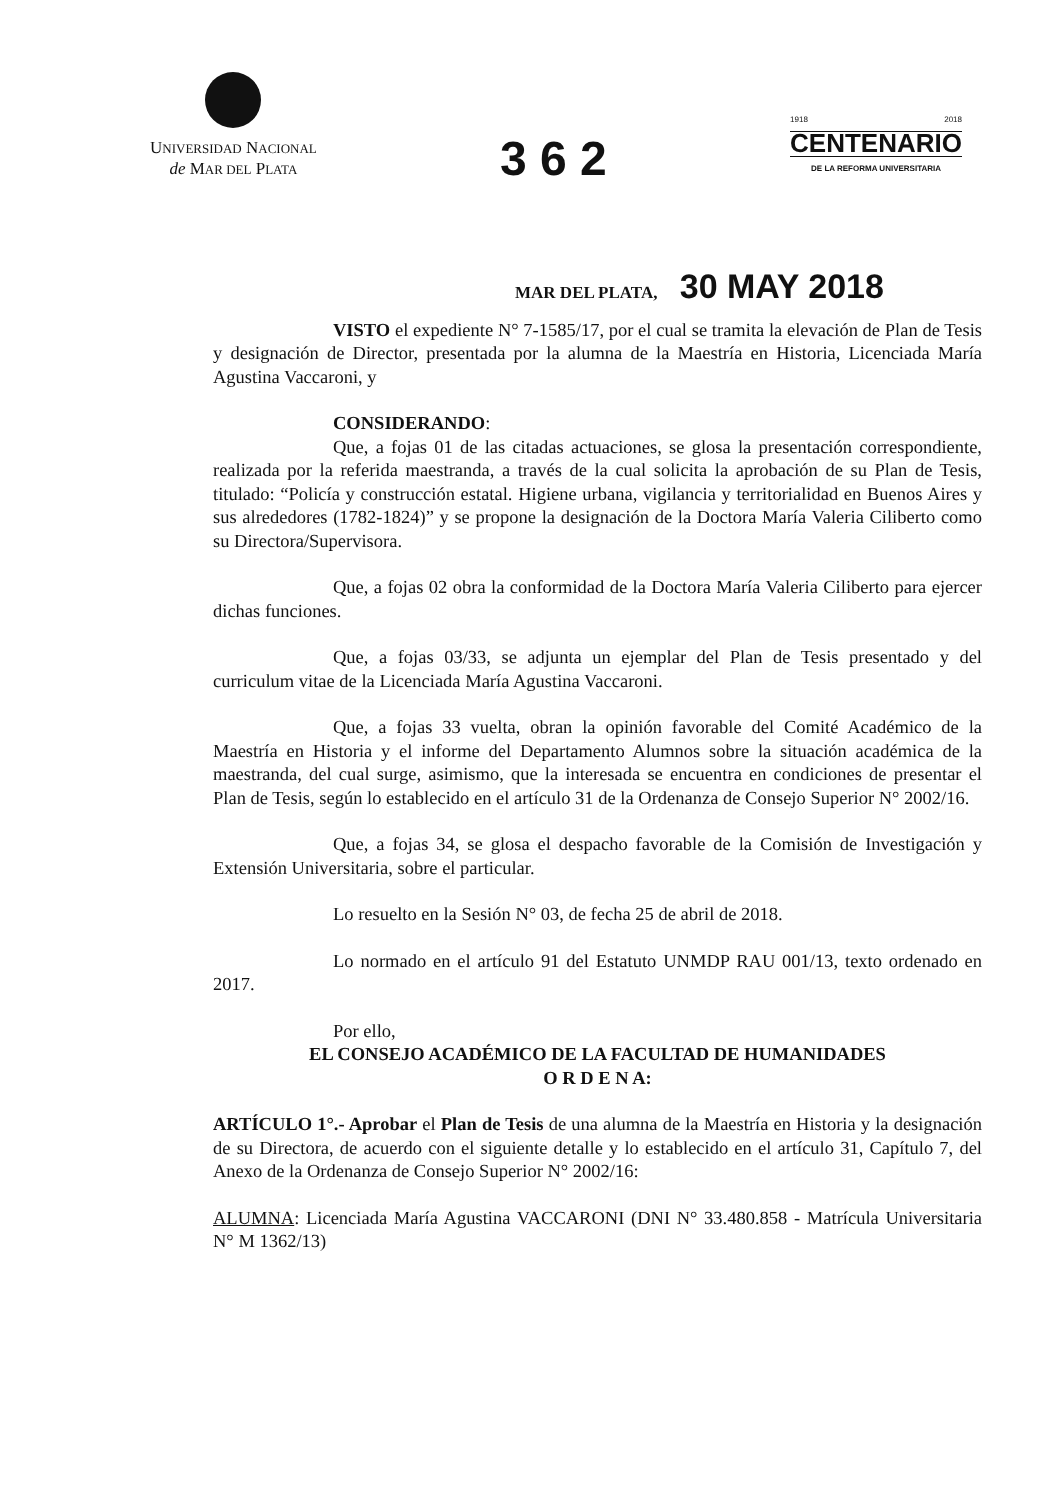UNIVERSIDAD NACIONAL
de MAR DEL PLATA
3 6 2
1918 2018
CENTENARIO
DE LA REFORMA UNIVERSITARIA
MAR DEL PLATA, 30 MAY 2018
VISTO el expediente N° 7-1585/17, por el cual se tramita la elevación de Plan de Tesis y designación de Director, presentada por la alumna de la Maestría en Historia, Licenciada María Agustina Vaccaroni, y
CONSIDERANDO:
Que, a fojas 01 de las citadas actuaciones, se glosa la presentación correspondiente, realizada por la referida maestranda, a través de la cual solicita la aprobación de su Plan de Tesis, titulado: “Policía y construcción estatal. Higiene urbana, vigilancia y territorialidad en Buenos Aires y sus alrededores (1782-1824)” y se propone la designación de la Doctora María Valeria Ciliberto como su Directora/Supervisora.
Que, a fojas 02 obra la conformidad de la Doctora María Valeria Ciliberto para ejercer dichas funciones.
Que, a fojas 03/33, se adjunta un ejemplar del Plan de Tesis presentado y del curriculum vitae de la Licenciada María Agustina Vaccaroni.
Que, a fojas 33 vuelta, obran la opinión favorable del Comité Académico de la Maestría en Historia y el informe del Departamento Alumnos sobre la situación académica de la maestranda, del cual surge, asimismo, que la interesada se encuentra en condiciones de presentar el Plan de Tesis, según lo establecido en el artículo 31 de la Ordenanza de Consejo Superior N° 2002/16.
Que, a fojas 34, se glosa el despacho favorable de la Comisión de Investigación y Extensión Universitaria, sobre el particular.
Lo resuelto en la Sesión N° 03, de fecha 25 de abril de 2018.
Lo normado en el artículo 91 del Estatuto UNMDP RAU 001/13, texto ordenado en 2017.
Por ello,
EL CONSEJO ACADÉMICO DE LA FACULTAD DE HUMANIDADES
O R D E N A:
ARTÍCULO 1°.- Aprobar el Plan de Tesis de una alumna de la Maestría en Historia y la designación de su Directora, de acuerdo con el siguiente detalle y lo establecido en el artículo 31, Capítulo 7, del Anexo de la Ordenanza de Consejo Superior N° 2002/16:
ALUMNA: Licenciada María Agustina VACCARONI (DNI N° 33.480.858 - Matrícula Universitaria N° M 1362/13)